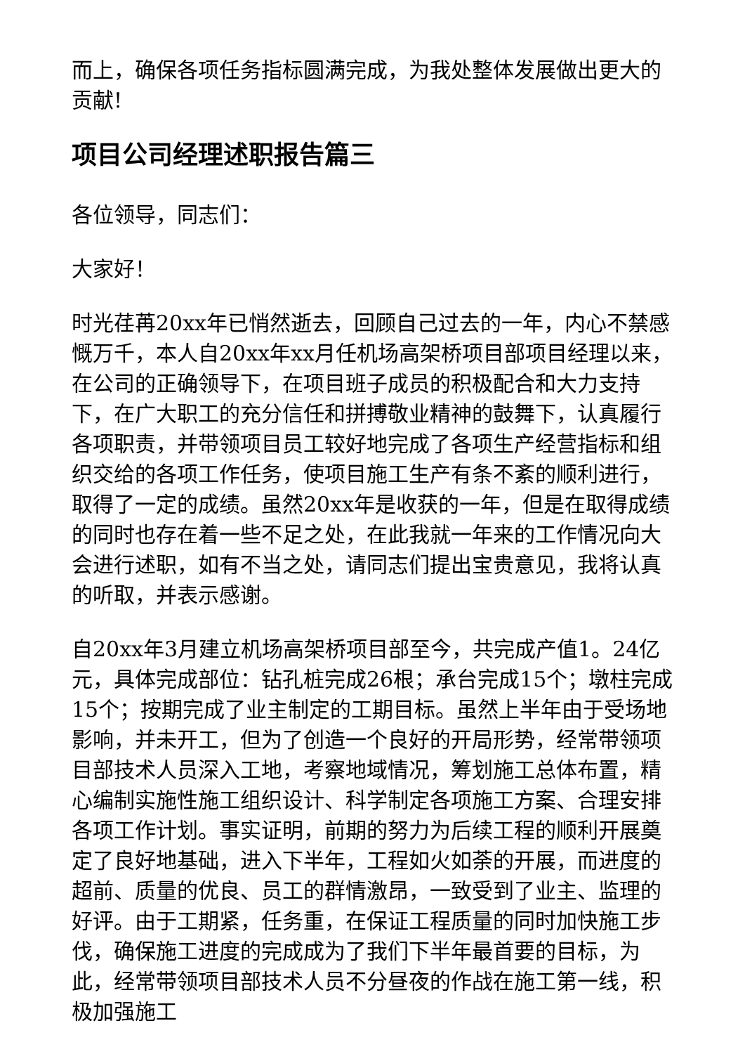而上，确保各项任务指标圆满完成，为我处整体发展做出更大的贡献!
项目公司经理述职报告篇三
各位领导，同志们：
大家好！
时光荏苒20xx年已悄然逝去，回顾自己过去的一年，内心不禁感慨万千，本人自20xx年xx月任机场高架桥项目部项目经理以来，在公司的正确领导下，在项目班子成员的积极配合和大力支持下，在广大职工的充分信任和拼搏敬业精神的鼓舞下，认真履行各项职责，并带领项目员工较好地完成了各项生产经营指标和组织交给的各项工作任务，使项目施工生产有条不紊的顺利进行，取得了一定的成绩。虽然20xx年是收获的一年，但是在取得成绩的同时也存在着一些不足之处，在此我就一年来的工作情况向大会进行述职，如有不当之处，请同志们提出宝贵意见，我将认真的听取，并表示感谢。
自20xx年3月建立机场高架桥项目部至今，共完成产值1。24亿元，具体完成部位：钻孔桩完成26根；承台完成15个；墩柱完成15个；按期完成了业主制定的工期目标。虽然上半年由于受场地影响，并未开工，但为了创造一个良好的开局形势，经常带领项目部技术人员深入工地，考察地域情况，筹划施工总体布置，精心编制实施性施工组织设计、科学制定各项施工方案、合理安排各项工作计划。事实证明，前期的努力为后续工程的顺利开展奠定了良好地基础，进入下半年，工程如火如荼的开展，而进度的超前、质量的优良、员工的群情激昂，一致受到了业主、监理的好评。由于工期紧，任务重，在保证工程质量的同时加快施工步伐，确保施工进度的完成成为了我们下半年最首要的目标，为此，经常带领项目部技术人员不分昼夜的作战在施工第一线，积极加强施工